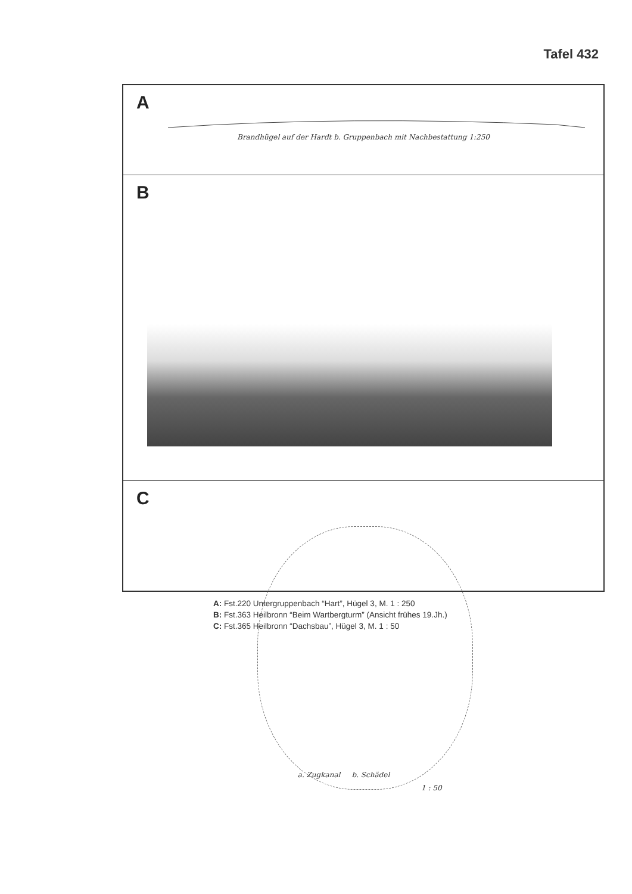Tafel 432
A
Brandhügel auf der Hardt b. Gruppenbach mit Nachbestattung 1:250
B
C
a. Zugkanal b. Schädel
1 : 50
A: Fst.220 Untergruppenbach “Hart”, Hügel 3, M. 1 : 250
B: Fst.363 Heilbronn “Beim Wartbergturm” (Ansicht frühes 19.Jh.)
C: Fst.365 Heilbronn “Dachsbau”, Hügel 3, M. 1 : 50